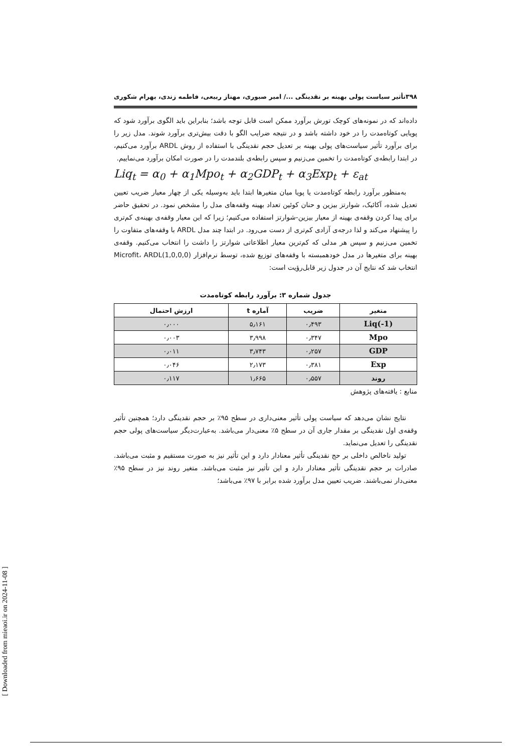۳۹۸ تأثیر سیاست پولی بهینه بر نقدینگی .../ امیر صبوری، مهناز ربیعی، فاطمه زندی، بهرام شکوری
داده‌اند که در نمونه‌های کوچک تورش برآورد ممکن است قابل توجه باشد؛ بنابراین باید الگوی برآورد شود که پویایی کوتاه‌مدت را در خود داشته باشد و در نتیجه ضرایب الگو با دقت بیش‌تری برآورد شوند. مدل زیر را برای برآورد تأثیر سیاست‌های پولی بهینه بر تعدیل حجم نقدینگی با استفاده از روش ARDL برآورد می‌کنیم، در ابتدا رابطه‌ی کوتاه‌مدت را تخمین می‌زنیم و سپس رابطه‌ی بلندمدت را در صورت امکان برآورد می‌نماییم.
Liq<sub>t</sub> = α<sub>0</sub> + α<sub>1</sub>Mpo<sub>t</sub> + α<sub>2</sub>GDP<sub>t</sub> + α<sub>3</sub>Exp<sub>t</sub> + ε<sub>at</sub>
به‌منظور برآورد رابطه کوتاه‌مدت یا پویا میان متغیرها ابتدا باید به‌وسیله یکی از چهار معیار ضریب تعیین تعدیل شده، آکائیک، شوارتز بیزین و حنان کوئین تعداد بهینه وقفه‌های مدل را مشخص نمود. در تحقیق حاضر برای پیدا کردن وقفه‌ی بهینه از معیار بیزین-شوارتز استفاده می‌کنیم؛ زیرا که این معیار وقفه‌ی بهینه‌ی کم‌تری را پیشنهاد می‌کند و لذا درجه‌ی آزادی کم‌تری از دست می‌رود. در ابتدا چند مدل ARDL با وقفه‌های متفاوت را تخمین می‌زنیم و سپس هر مدلی که کم‌ترین معیار اطلاعاتی شوارتز را داشت را انتخاب می‌کنیم. وقفه‌ی بهینه برای متغیرها در مدل خودهمبسته با وقفه‌های توزیع شده، توسط نرم‌افزار Microfit، ARDL(1,0,0,0) انتخاب شد که نتایج آن در جدول زیر قابل‌رؤیت است:
جدول شماره ۳: برآورد رابطه کوتاه‌مدت
| متغیر | ضریب | آماره t | ارزش احتمال |
| --- | --- | --- | --- |
| Liq(-1) | ۰٫۴۹۳ | ۵٫۱۶۱ | ۰٫۰۰۰ |
| Mpo | ۰٫۳۴۷ | ۳٫۹۹۸ | ۰٫۰۰۳ |
| GDP | ۰٫۲۵۷ | ۳٫۷۴۳ | ۰٫۰۱۱ |
| Exp | ۰٫۳۸۱ | ۲٫۱۷۳ | ۰٫۰۴۶ |
| روند | ۰٫۵۵۷ | ۱٫۶۶۵ | ۰٫۱۱۷ |
منابع : یافته‌های پژوهش
نتایج نشان می‌دهد که سیاست پولی تأثیر معنی‌داری در سطح ۹۵٪ بر حجم نقدینگی دارد؛ همچنین تأثیر وقفه‌ی اول نقدینگی بر مقدار جاری آن در سطح ۵٪ معنی‌دار می‌باشد. به‌عبارت‌دیگر سیاست‌های پولی حجم نقدینگی را تعدیل می‌نماید.
تولید ناخالص داخلی بر حج نقدینگی تأثیر معنادار دارد و این تأثیر نیز به صورت مستقیم و مثبت می‌باشد. صادرات بر حجم نقدینگی تأثیر معنادار دارد و این تأثیر نیز مثبت می‌باشد. متغیر روند نیز در سطح ۹۵٪ معنی‌دار نمی‌باشند. ضریب تعیین مدل برآورد شده برابر با ۹۷٪ می‌باشد؛
[ Downloaded from mieaoi.ir on 2024-11-08 ]